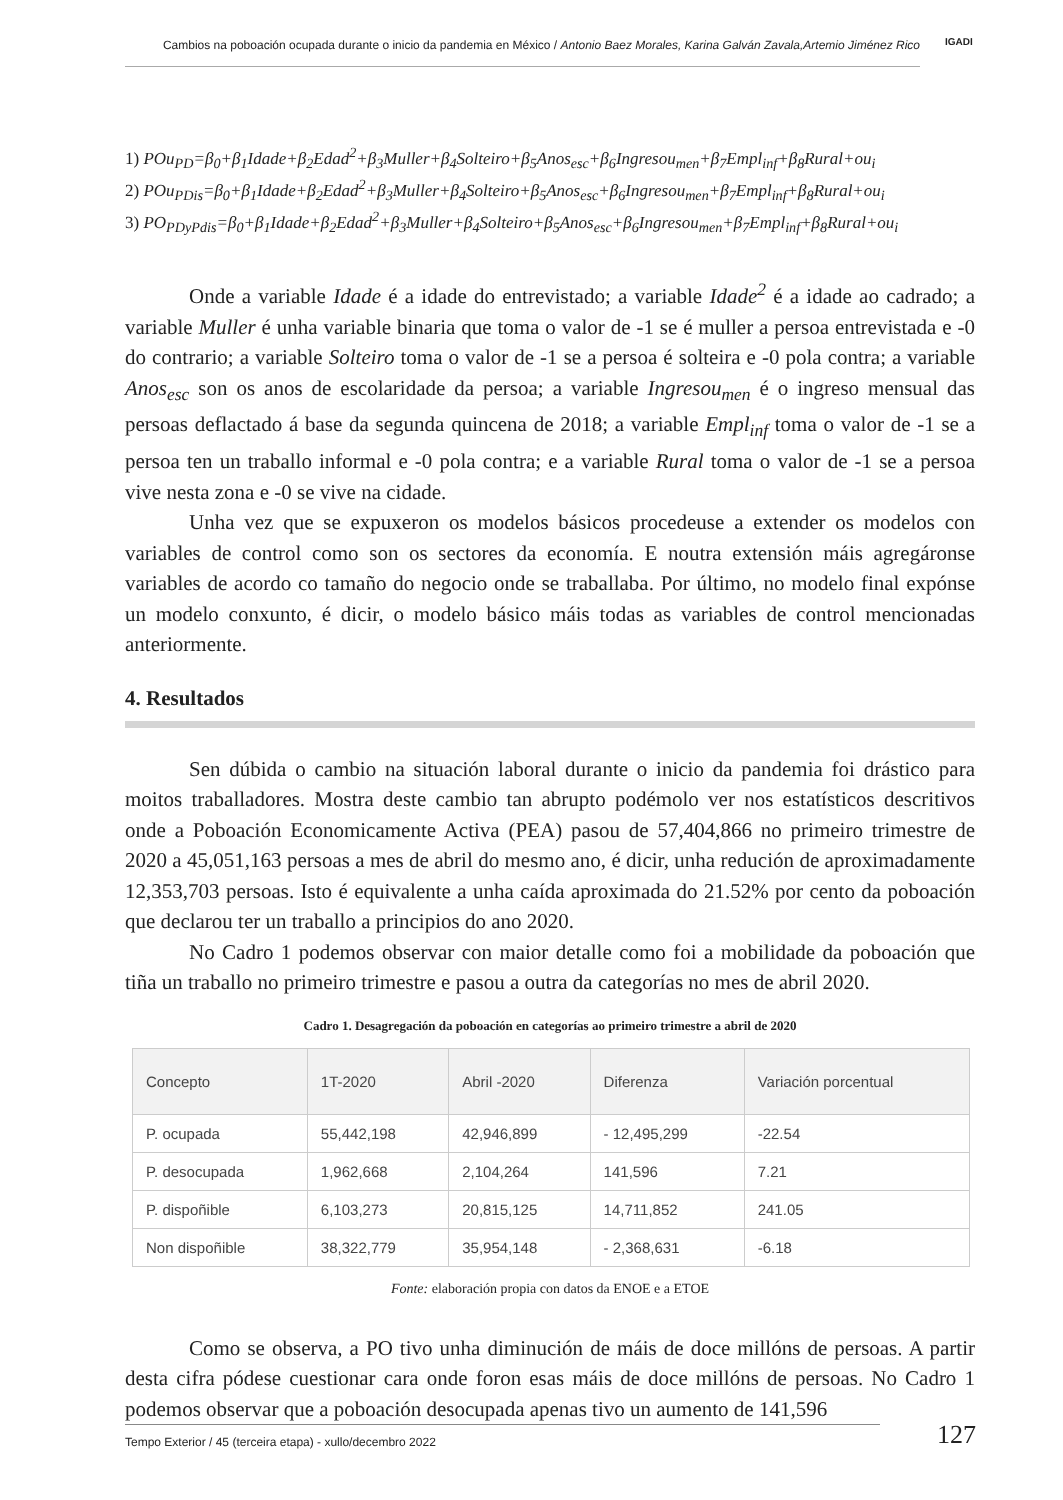Cambios na poboación ocupada durante o inicio da pandemia en México / Antonio Baez Morales, Karina Galván Zavala,Artemio Jiménez Rico
IGADI
1) POu<sub>PD</sub>=β<sub>0</sub>+β<sub>1</sub>Idade+β<sub>2</sub>Edad<sup>2</sup>+β<sub>3</sub>Muller+β<sub>4</sub>Solteiro+β<sub>5</sub>Anos<sub>esc</sub>+β<sub>6</sub>Ingresou<sub>men</sub>+β<sub>7</sub>Empl<sub>inf</sub>+β<sub>8</sub>Rural+ou<sub>i</sub>
2) POu<sub>PDis</sub>=β<sub>0</sub>+β<sub>1</sub>Idade+β<sub>2</sub>Edad<sup>2</sup>+β<sub>3</sub>Muller+β<sub>4</sub>Solteiro+β<sub>5</sub>Anos<sub>esc</sub>+β<sub>6</sub>Ingresou<sub>men</sub>+β<sub>7</sub>Empl<sub>inf</sub>+β<sub>8</sub>Rural+ou<sub>i</sub>
3) PO<sub>PDyPdis</sub>=β<sub>0</sub>+β<sub>1</sub>Idade+β<sub>2</sub>Edad<sup>2</sup>+β<sub>3</sub>Muller+β<sub>4</sub>Solteiro+β<sub>5</sub>Anos<sub>esc</sub>+β<sub>6</sub>Ingresou<sub>men</sub>+β<sub>7</sub>Empl<sub>inf</sub>+β<sub>8</sub>Rural+ou<sub>i</sub>
Onde a variable Idade é a idade do entrevistado; a variable Idade<sup>2</sup> é a idade ao cadrado; a variable Muller é unha variable binaria que toma o valor de -1 se é muller a persoa entrevistada e -0 do contrario; a variable Solteiro toma o valor de -1 se a persoa é solteira e -0 pola contra; a variable Anos<sub>esc</sub> son os anos de escolaridade da persoa; a variable Ingresou<sub>men</sub> é o ingreso mensual das persoas deflactado á base da segunda quincena de 2018; a variable Empl<sub>inf</sub> toma o valor de -1 se a persoa ten un traballo informal e -0 pola contra; e a variable Rural toma o valor de -1 se a persoa vive nesta zona e -0 se vive na cidade.
Unha vez que se expuxeron os modelos básicos procedeuse a extender os modelos con variables de control como son os sectores da economía. E noutra extensión máis agregáronse variables de acordo co tamaño do negocio onde se traballaba. Por último, no modelo final expónse un modelo conxunto, é dicir, o modelo básico máis todas as variables de control mencionadas anteriormente.
4. Resultados
Sen dúbida o cambio na situación laboral durante o inicio da pandemia foi drástico para moitos traballadores. Mostra deste cambio tan abrupto podémolo ver nos estatísticos descritivos onde a Poboación Economicamente Activa (PEA) pasou de 57,404,866 no primeiro trimestre de 2020 a 45,051,163 persoas a mes de abril do mesmo ano, é dicir, unha redución de aproximadamente 12,353,703 persoas. Isto é equivalente a unha caída aproximada do 21.52% por cento da poboación que declarou ter un traballo a principios do ano 2020.
No Cadro 1 podemos observar con maior detalle como foi a mobilidade da poboación que tiña un traballo no primeiro trimestre e pasou a outra da categorías no mes de abril 2020.
Cadro 1. Desagregación da poboación en categorías ao primeiro trimestre a abril de 2020
| Concepto | 1T-2020 | Abril -2020 | Diferenza | Variación porcentual |
| --- | --- | --- | --- | --- |
| P. ocupada | 55,442,198 | 42,946,899 | - 12,495,299 | -22.54 |
| P. desocupada | 1,962,668 | 2,104,264 | 141,596 | 7.21 |
| P. dispoñible | 6,103,273 | 20,815,125 | 14,711,852 | 241.05 |
| Non dispoñible | 38,322,779 | 35,954,148 | - 2,368,631 | -6.18 |
Fonte: elaboración propia con datos da ENOE e a ETOE
Como se observa, a PO tivo unha diminución de máis de doce millóns de persoas. A partir desta cifra pódese cuestionar cara onde foron esas máis de doce millóns de persoas. No Cadro 1 podemos observar que a poboación desocupada apenas tivo un aumento de 141,596
Tempo Exterior / 45 (terceira etapa) - xullo/decembro 2022 127